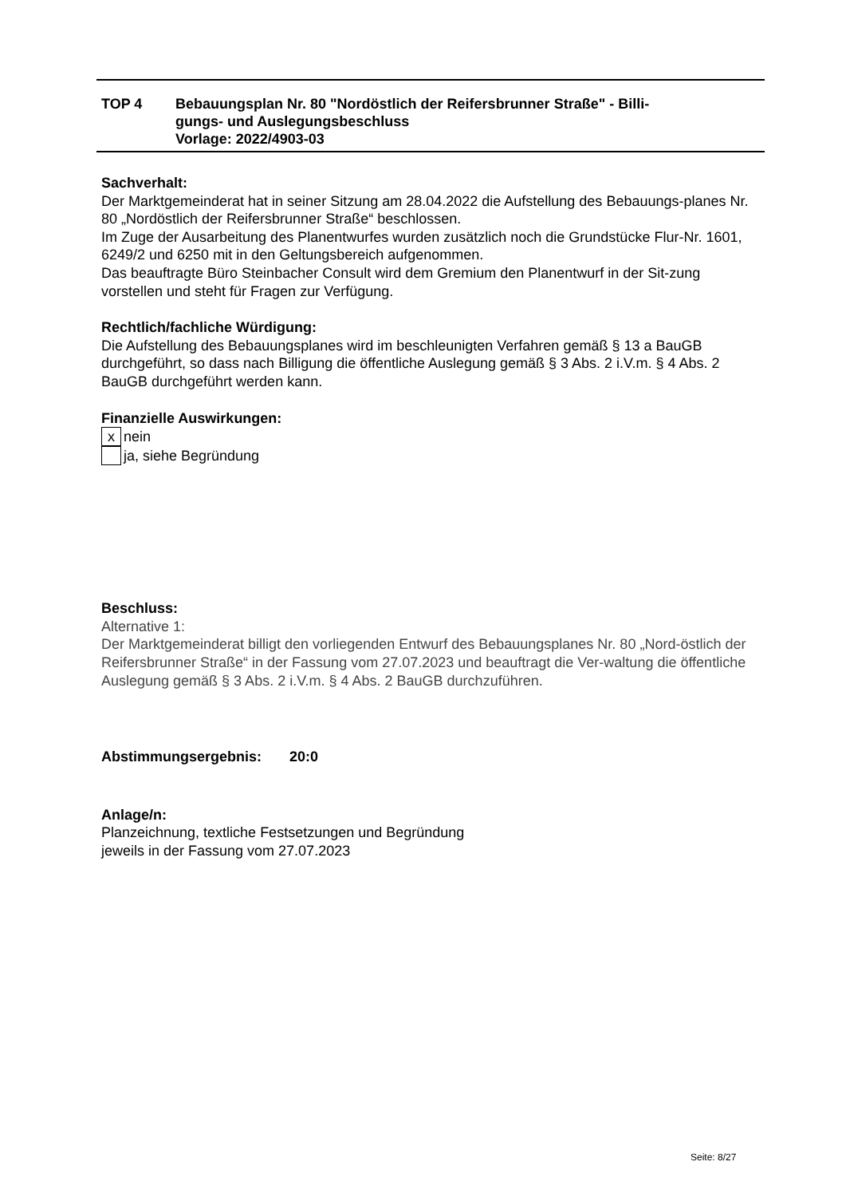| TOP 4 | Bebauungsplan Nr. 80 "Nordöstlich der Reifersbrunner Straße" - Billi- gungs- und Auslegungsbeschluss Vorlage: 2022/4903-03 |
Sachverhalt:
Der Marktgemeinderat hat in seiner Sitzung am 28.04.2022 die Aufstellung des Bebauungs-planes Nr. 80 „Nordöstlich der Reifersbrunner Straße“ beschlossen.
Im Zuge der Ausarbeitung des Planentwurfes wurden zusätzlich noch die Grundstücke Flur-Nr. 1601, 6249/2 und 6250 mit in den Geltungsbereich aufgenommen.
Das beauftragte Büro Steinbacher Consult wird dem Gremium den Planentwurf in der Sit-zung vorstellen und steht für Fragen zur Verfügung.
Rechtlich/fachliche Würdigung:
Die Aufstellung des Bebauungsplanes wird im beschleunigten Verfahren gemäß § 13 a BauGB durchgeführt, so dass nach Billigung die öffentliche Auslegung gemäß § 3 Abs. 2 i.V.m. § 4 Abs. 2 BauGB durchgeführt werden kann.
Finanzielle Auswirkungen:
x nein
ja, siehe Begründung
Beschluss:
Alternative 1:
Der Marktgemeinderat billigt den vorliegenden Entwurf des Bebauungsplanes Nr. 80 „Nord-östlich der Reifersbrunner Straße“ in der Fassung vom 27.07.2023 und beauftragt die Ver-waltung die öffentliche Auslegung gemäß § 3 Abs. 2 i.V.m. § 4 Abs. 2 BauGB durchzuführen.
Abstimmungsergebnis: 20:0
Anlage/n:
Planzeichnung, textliche Festsetzungen und Begründung
jeweils in der Fassung vom 27.07.2023
Seite: 8/27